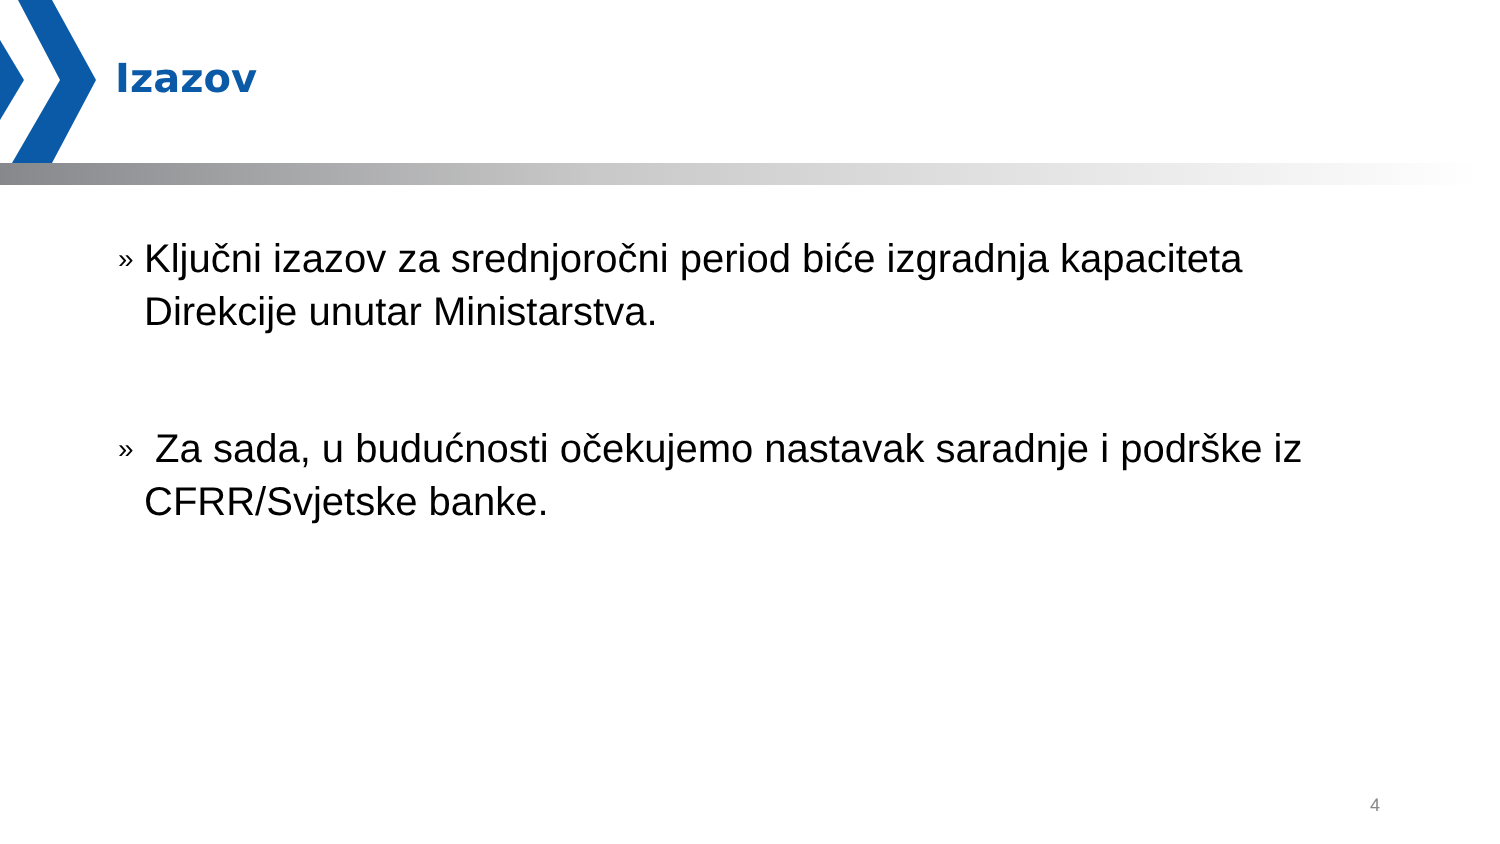Izazov
» Ključni izazov za srednjoročni period biće izgradnja kapaciteta Direkcije unutar Ministarstva.
» Za sada, u budućnosti očekujemo nastavak saradnje i podrške iz CFRR/Svjetske banke.
4